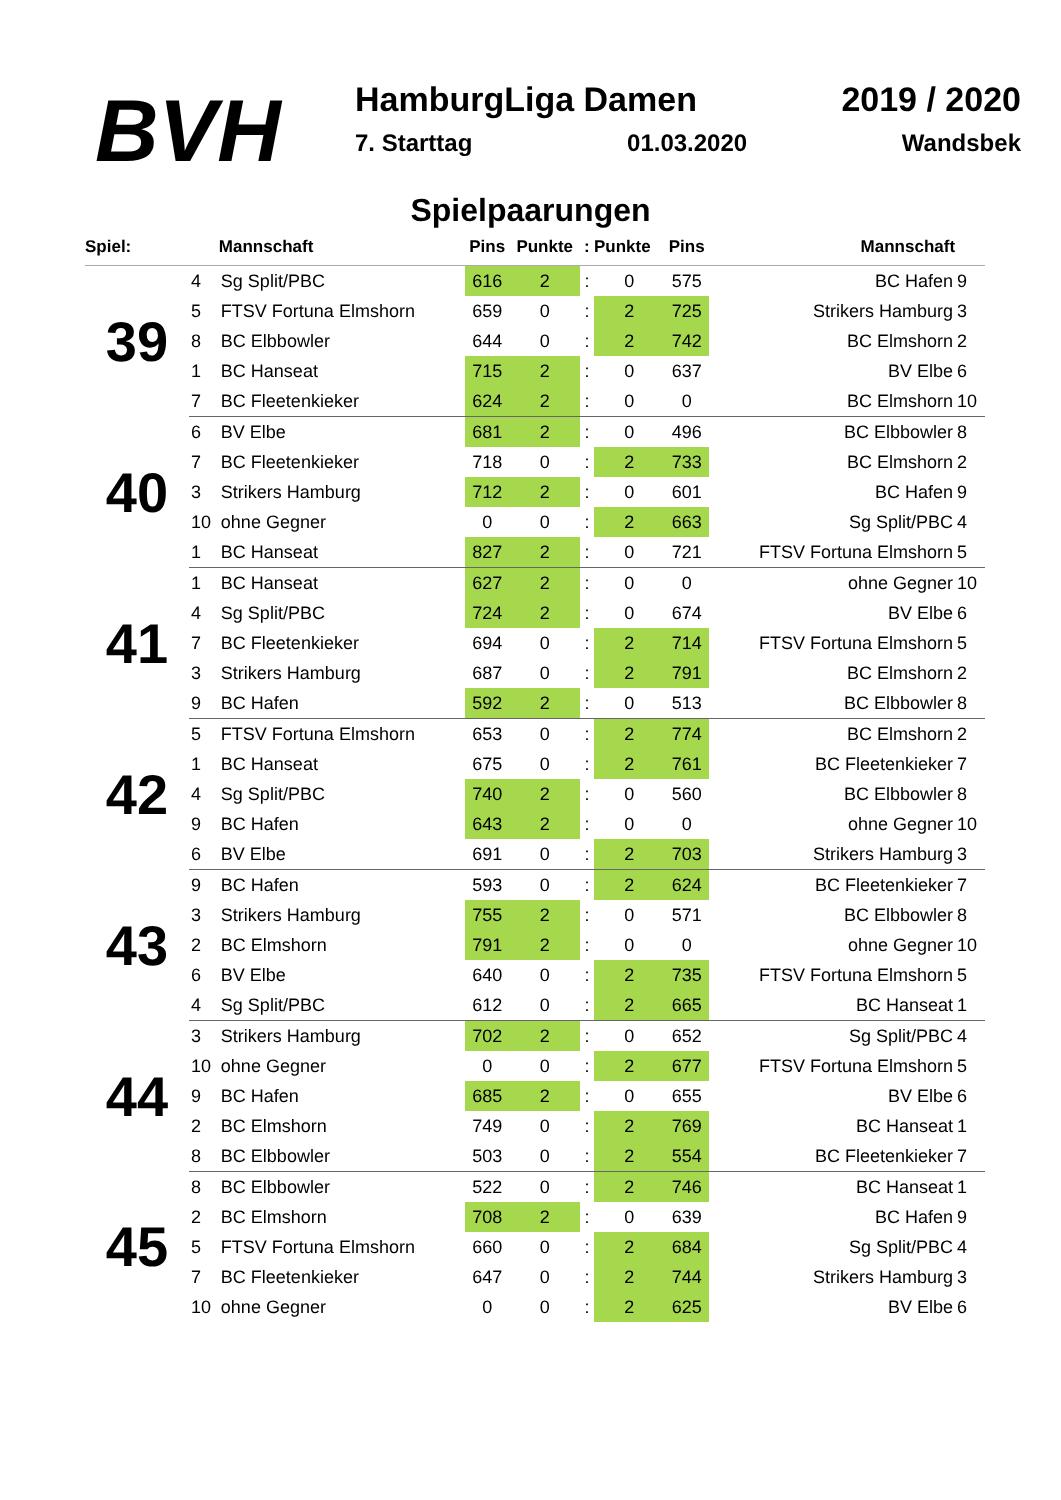BVH
HamburgLiga Damen 2019 / 2020
7. Starttag 01.03.2020 Wandsbek
Spielpaarungen
| Spiel: | | Mannschaft | Pins | Punkte | : | Punkte | Pins | Mannschaft | |
| --- | --- | --- | --- | --- | --- | --- | --- | --- | --- |
| 39 | 4 | Sg Split/PBC | 616 | 2 | : | 0 | 575 | BC Hafen | 9 |
| | 5 | FTSV Fortuna Elmshorn | 659 | 0 | : | 2 | 725 | Strikers Hamburg | 3 |
| | 8 | BC Elbbowler | 644 | 0 | : | 2 | 742 | BC Elmshorn | 2 |
| | 1 | BC Hanseat | 715 | 2 | : | 0 | 637 | BV Elbe | 6 |
| | 7 | BC Fleetenkieker | 624 | 2 | : | 0 | 0 | BC Elmshorn | 10 |
| 40 | 6 | BV Elbe | 681 | 2 | : | 0 | 496 | BC Elbbowler | 8 |
| | 7 | BC Fleetenkieker | 718 | 0 | : | 2 | 733 | BC Elmshorn | 2 |
| | 3 | Strikers Hamburg | 712 | 2 | : | 0 | 601 | BC Hafen | 9 |
| | 10 | ohne Gegner | 0 | 0 | : | 2 | 663 | Sg Split/PBC | 4 |
| | 1 | BC Hanseat | 827 | 2 | : | 0 | 721 | FTSV Fortuna Elmshorn | 5 |
| 41 | 1 | BC Hanseat | 627 | 2 | : | 0 | 0 | ohne Gegner | 10 |
| | 4 | Sg Split/PBC | 724 | 2 | : | 0 | 674 | BV Elbe | 6 |
| | 7 | BC Fleetenkieker | 694 | 0 | : | 2 | 714 | FTSV Fortuna Elmshorn | 5 |
| | 3 | Strikers Hamburg | 687 | 0 | : | 2 | 791 | BC Elmshorn | 2 |
| | 9 | BC Hafen | 592 | 2 | : | 0 | 513 | BC Elbbowler | 8 |
| 42 | 5 | FTSV Fortuna Elmshorn | 653 | 0 | : | 2 | 774 | BC Elmshorn | 2 |
| | 1 | BC Hanseat | 675 | 0 | : | 2 | 761 | BC Fleetenkieker | 7 |
| | 4 | Sg Split/PBC | 740 | 2 | : | 0 | 560 | BC Elbbowler | 8 |
| | 9 | BC Hafen | 643 | 2 | : | 0 | 0 | ohne Gegner | 10 |
| | 6 | BV Elbe | 691 | 0 | : | 2 | 703 | Strikers Hamburg | 3 |
| 43 | 9 | BC Hafen | 593 | 0 | : | 2 | 624 | BC Fleetenkieker | 7 |
| | 3 | Strikers Hamburg | 755 | 2 | : | 0 | 571 | BC Elbbowler | 8 |
| | 2 | BC Elmshorn | 791 | 2 | : | 0 | 0 | ohne Gegner | 10 |
| | 6 | BV Elbe | 640 | 0 | : | 2 | 735 | FTSV Fortuna Elmshorn | 5 |
| | 4 | Sg Split/PBC | 612 | 0 | : | 2 | 665 | BC Hanseat | 1 |
| 44 | 3 | Strikers Hamburg | 702 | 2 | : | 0 | 652 | Sg Split/PBC | 4 |
| | 10 | ohne Gegner | 0 | 0 | : | 2 | 677 | FTSV Fortuna Elmshorn | 5 |
| | 9 | BC Hafen | 685 | 2 | : | 0 | 655 | BV Elbe | 6 |
| | 2 | BC Elmshorn | 749 | 0 | : | 2 | 769 | BC Hanseat | 1 |
| | 8 | BC Elbbowler | 503 | 0 | : | 2 | 554 | BC Fleetenkieker | 7 |
| 45 | 8 | BC Elbbowler | 522 | 0 | : | 2 | 746 | BC Hanseat | 1 |
| | 2 | BC Elmshorn | 708 | 2 | : | 0 | 639 | BC Hafen | 9 |
| | 5 | FTSV Fortuna Elmshorn | 660 | 0 | : | 2 | 684 | Sg Split/PBC | 4 |
| | 7 | BC Fleetenkieker | 647 | 0 | : | 2 | 744 | Strikers Hamburg | 3 |
| | 10 | ohne Gegner | 0 | 0 | : | 2 | 625 | BV Elbe | 6 |